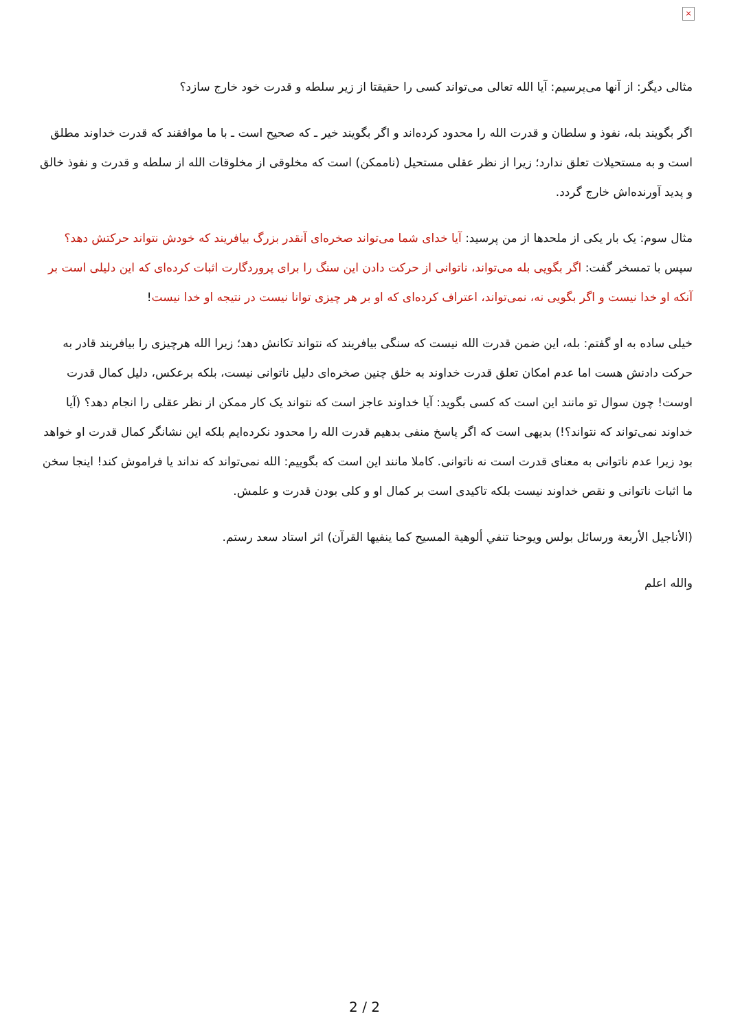×
مثالی دیگر: از آنها می‌پرسیم: آیا الله تعالی می‌تواند کسی را حقیقتا از زیر سلطه و قدرت خود خارج سازد؟
اگر بگویند بله، نفوذ و سلطان و قدرت الله را محدود کرده‌اند و اگر بگویند خیر ـ که صحیح است ـ با ما موافقند که قدرت خداوند مطلق است و به مستحیلات تعلق ندارد؛ زیرا از نظر عقلی مستحیل (ناممکن) است که مخلوقی از مخلوقات الله از سلطه و قدرت و نفوذ خالق و پدید آورنده‌اش خارج گردد.
مثال سوم: یک بار یکی از ملحدها از من پرسید: آیا خدای شما می‌تواند صخره‌ای آنقدر بزرگ بیافریند که خودش نتواند حرکتش دهد؟ سپس با تمسخر گفت: اگر بگویی بله می‌تواند، ناتوانی از حرکت دادن این سنگ را برای پروردگارت اثبات کرده‌ای که این دلیلی است بر آنکه او خدا نیست و اگر بگویی نه، نمی‌تواند، اعتراف کرده‌ای که او بر هر چیزی توانا نیست در نتیجه او خدا نیست!
خیلی ساده به او گفتم: بله، این ضمن قدرت الله نیست که سنگی بیافریند که نتواند تکانش دهد؛ زیرا الله هرچیزی را بیافریند قادر به حرکت دادنش هست اما عدم امکان تعلق قدرت خداوند به خلق چنین صخره‌ای دلیل ناتوانی نیست، بلکه برعکس، دلیل کمال قدرت اوست! چون سوال تو مانند این است که کسی بگوید: آیا خداوند عاجز است که نتواند یک کار ممکن از نظر عقلی را انجام دهد؟ (آیا خداوند نمی‌تواند که نتواند؟!) بدیهی است که اگر پاسخ منفی بدهیم قدرت الله را محدود نکرده‌ایم بلکه این نشانگر کمال قدرت او خواهد بود زیرا عدم ناتوانی به معنای قدرت است نه ناتوانی. کاملا مانند این است که بگوییم: الله نمی‌تواند که نداند یا فراموش کند! اینجا سخن ما اثبات ناتوانی و نقص خداوند نیست بلکه تاکیدی است بر کمال او و کلی بودن قدرت و علمش.
(الأناجيل الأربعة ورسائل بولس ويوحنا تنفي ألوهية المسيح كما ينفيها القرآن) اثر استاد سعد رستم.
والله اعلم
2 / 2